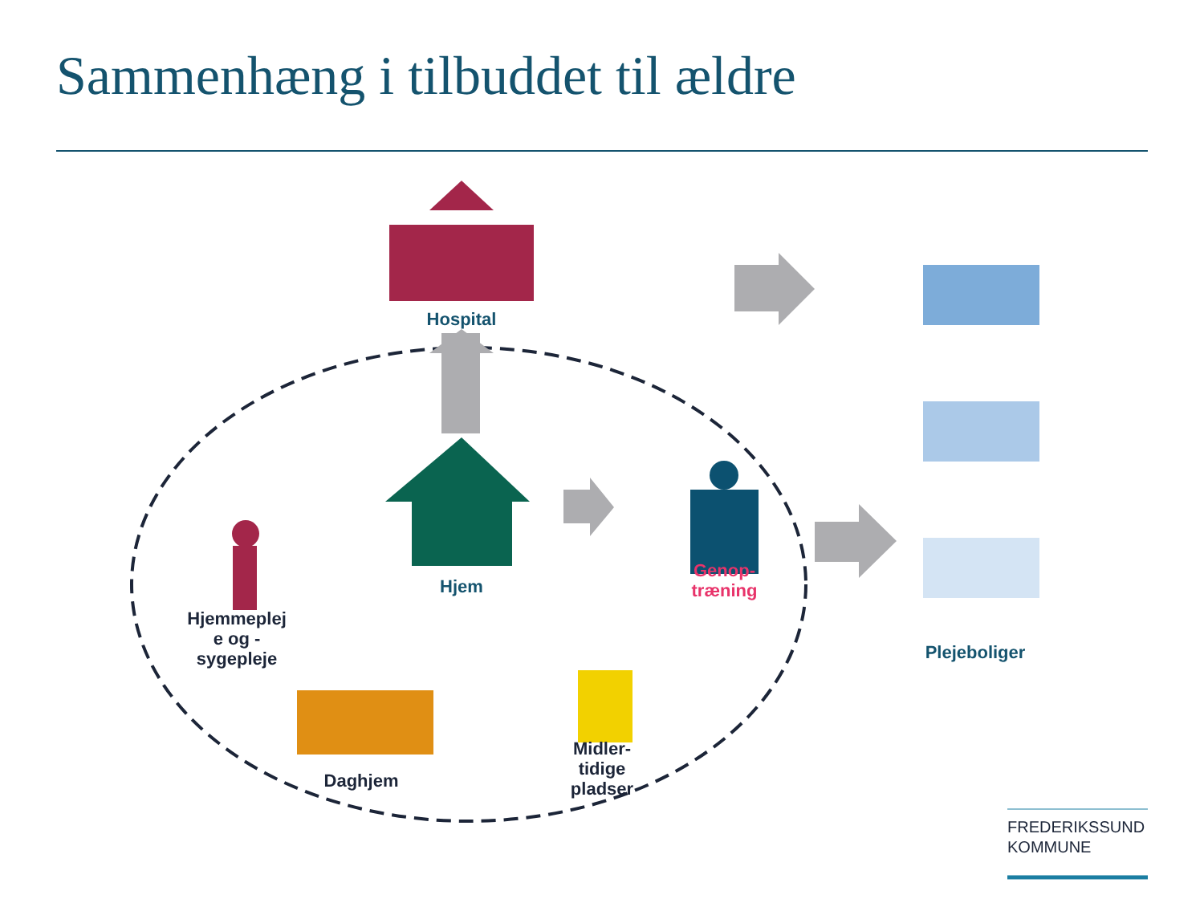Sammenhæng i tilbuddet til ældre
Hospital
Hjem
Genop-
træning
Hjemmeplej
e og -
sygepleje
Daghjem
Midler-
tidige
pladser
Plejeboliger
FREDERIKSSUND
KOMMUNE